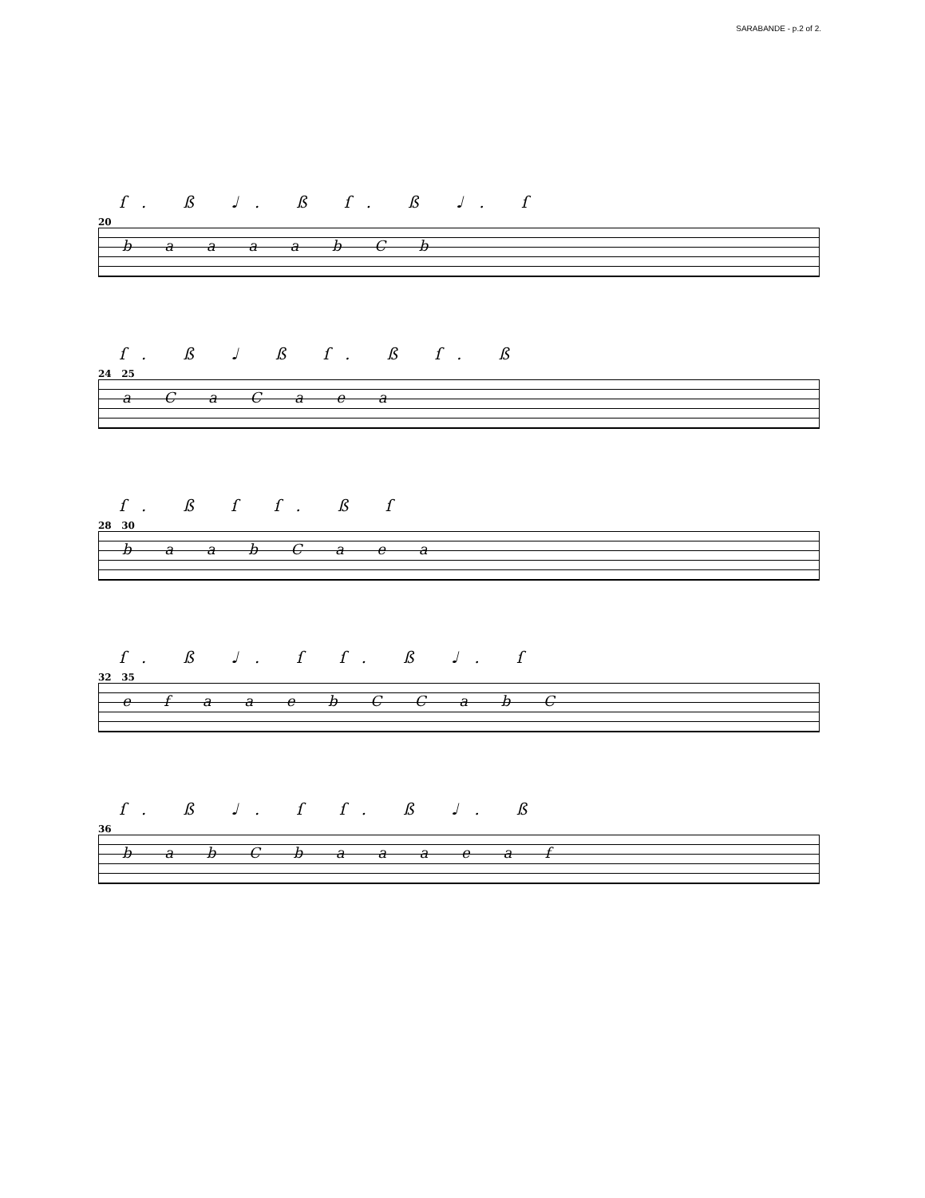SARABANDE - p.2 of 2.
ſ. ß ♩. ß ſ. ß ♩. ſ
20
b a a a a b C b
ſ. ß ♩ ß ſ. ß ſ. ß
24 25
a C a C a e a
ſ. ß ſ ſ. ß ſ
28 30
b a a b C a e a
ſ. ß ♩. ſ ſ. ß ♩. ſ
32 35
e f a a e b C C a b C
ſ. ß ♩. ſ ſ. ß ♩. ß
36
b a b C b a a a e a f